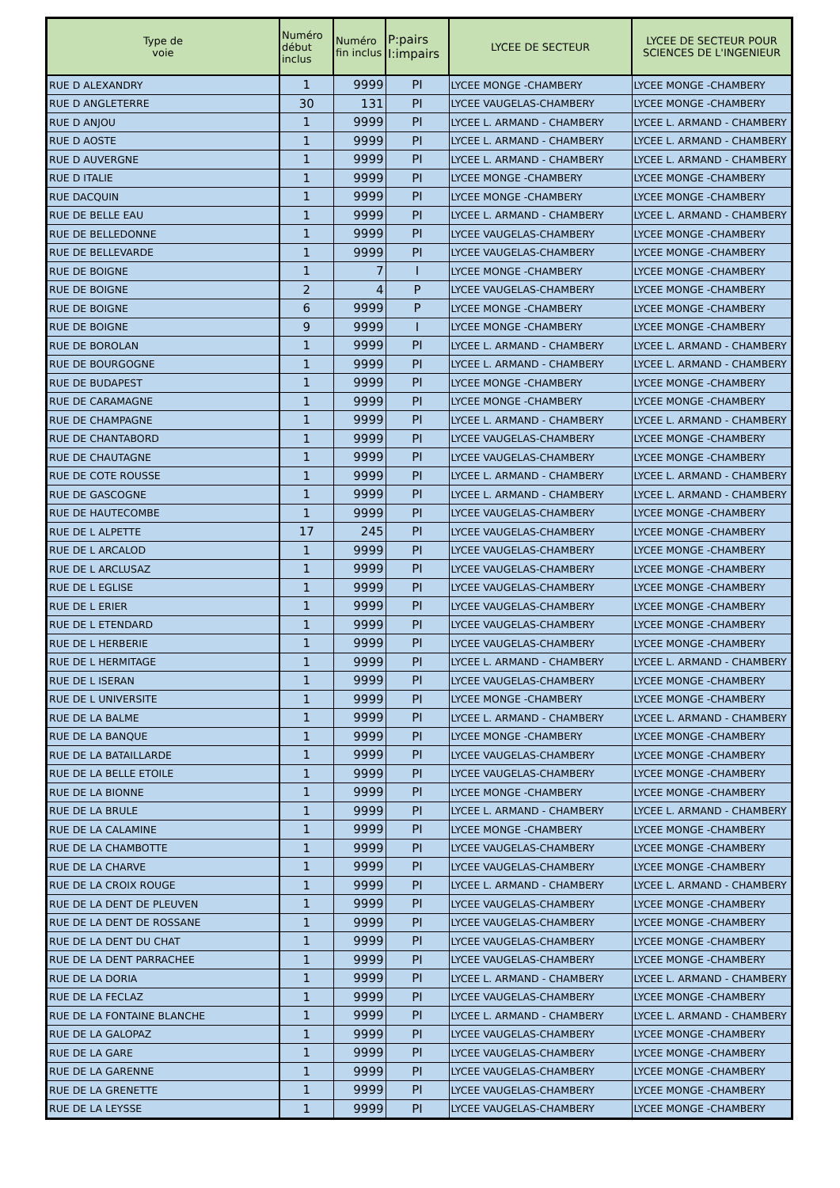| Type de voie | Numéro début inclus | Numéro fin inclus | P:pairs I:impairs | LYCEE DE SECTEUR | LYCEE DE SECTEUR POUR SCIENCES DE L'INGENIEUR |
| --- | --- | --- | --- | --- | --- |
| RUE D ALEXANDRY | 1 | 9999 | PI | LYCEE MONGE -CHAMBERY | LYCEE MONGE -CHAMBERY |
| RUE D ANGLETERRE | 30 | 131 | PI | LYCEE VAUGELAS-CHAMBERY | LYCEE MONGE -CHAMBERY |
| RUE D ANJOU | 1 | 9999 | PI | LYCEE L. ARMAND - CHAMBERY | LYCEE L. ARMAND - CHAMBERY |
| RUE D AOSTE | 1 | 9999 | PI | LYCEE L. ARMAND - CHAMBERY | LYCEE L. ARMAND - CHAMBERY |
| RUE D AUVERGNE | 1 | 9999 | PI | LYCEE L. ARMAND - CHAMBERY | LYCEE L. ARMAND - CHAMBERY |
| RUE D ITALIE | 1 | 9999 | PI | LYCEE MONGE -CHAMBERY | LYCEE MONGE -CHAMBERY |
| RUE DACQUIN | 1 | 9999 | PI | LYCEE MONGE -CHAMBERY | LYCEE MONGE -CHAMBERY |
| RUE DE BELLE EAU | 1 | 9999 | PI | LYCEE L. ARMAND - CHAMBERY | LYCEE L. ARMAND - CHAMBERY |
| RUE DE BELLEDONNE | 1 | 9999 | PI | LYCEE VAUGELAS-CHAMBERY | LYCEE MONGE -CHAMBERY |
| RUE DE BELLEVARDE | 1 | 9999 | PI | LYCEE VAUGELAS-CHAMBERY | LYCEE MONGE -CHAMBERY |
| RUE DE BOIGNE | 1 | 7 | I | LYCEE MONGE -CHAMBERY | LYCEE MONGE -CHAMBERY |
| RUE DE BOIGNE | 2 | 4 | P | LYCEE VAUGELAS-CHAMBERY | LYCEE MONGE -CHAMBERY |
| RUE DE BOIGNE | 6 | 9999 | P | LYCEE MONGE -CHAMBERY | LYCEE MONGE -CHAMBERY |
| RUE DE BOIGNE | 9 | 9999 | I | LYCEE MONGE -CHAMBERY | LYCEE MONGE -CHAMBERY |
| RUE DE BOROLAN | 1 | 9999 | PI | LYCEE L. ARMAND - CHAMBERY | LYCEE L. ARMAND - CHAMBERY |
| RUE DE BOURGOGNE | 1 | 9999 | PI | LYCEE L. ARMAND - CHAMBERY | LYCEE L. ARMAND - CHAMBERY |
| RUE DE BUDAPEST | 1 | 9999 | PI | LYCEE MONGE -CHAMBERY | LYCEE MONGE -CHAMBERY |
| RUE DE CARAMAGNE | 1 | 9999 | PI | LYCEE MONGE -CHAMBERY | LYCEE MONGE -CHAMBERY |
| RUE DE CHAMPAGNE | 1 | 9999 | PI | LYCEE L. ARMAND - CHAMBERY | LYCEE L. ARMAND - CHAMBERY |
| RUE DE CHANTABORD | 1 | 9999 | PI | LYCEE VAUGELAS-CHAMBERY | LYCEE MONGE -CHAMBERY |
| RUE DE CHAUTAGNE | 1 | 9999 | PI | LYCEE VAUGELAS-CHAMBERY | LYCEE MONGE -CHAMBERY |
| RUE DE COTE ROUSSE | 1 | 9999 | PI | LYCEE L. ARMAND - CHAMBERY | LYCEE L. ARMAND - CHAMBERY |
| RUE DE GASCOGNE | 1 | 9999 | PI | LYCEE L. ARMAND - CHAMBERY | LYCEE L. ARMAND - CHAMBERY |
| RUE DE HAUTECOMBE | 1 | 9999 | PI | LYCEE VAUGELAS-CHAMBERY | LYCEE MONGE -CHAMBERY |
| RUE DE L ALPETTE | 17 | 245 | PI | LYCEE VAUGELAS-CHAMBERY | LYCEE MONGE -CHAMBERY |
| RUE DE L ARCALOD | 1 | 9999 | PI | LYCEE VAUGELAS-CHAMBERY | LYCEE MONGE -CHAMBERY |
| RUE DE L ARCLUSAZ | 1 | 9999 | PI | LYCEE VAUGELAS-CHAMBERY | LYCEE MONGE -CHAMBERY |
| RUE DE L EGLISE | 1 | 9999 | PI | LYCEE VAUGELAS-CHAMBERY | LYCEE MONGE -CHAMBERY |
| RUE DE L ERIER | 1 | 9999 | PI | LYCEE VAUGELAS-CHAMBERY | LYCEE MONGE -CHAMBERY |
| RUE DE L ETENDARD | 1 | 9999 | PI | LYCEE VAUGELAS-CHAMBERY | LYCEE MONGE -CHAMBERY |
| RUE DE L HERBERIE | 1 | 9999 | PI | LYCEE VAUGELAS-CHAMBERY | LYCEE MONGE -CHAMBERY |
| RUE DE L HERMITAGE | 1 | 9999 | PI | LYCEE L. ARMAND - CHAMBERY | LYCEE L. ARMAND - CHAMBERY |
| RUE DE L ISERAN | 1 | 9999 | PI | LYCEE VAUGELAS-CHAMBERY | LYCEE MONGE -CHAMBERY |
| RUE DE L UNIVERSITE | 1 | 9999 | PI | LYCEE MONGE -CHAMBERY | LYCEE MONGE -CHAMBERY |
| RUE DE LA BALME | 1 | 9999 | PI | LYCEE L. ARMAND - CHAMBERY | LYCEE L. ARMAND - CHAMBERY |
| RUE DE LA BANQUE | 1 | 9999 | PI | LYCEE MONGE -CHAMBERY | LYCEE MONGE -CHAMBERY |
| RUE DE LA BATAILLARDE | 1 | 9999 | PI | LYCEE VAUGELAS-CHAMBERY | LYCEE MONGE -CHAMBERY |
| RUE DE LA BELLE ETOILE | 1 | 9999 | PI | LYCEE VAUGELAS-CHAMBERY | LYCEE MONGE -CHAMBERY |
| RUE DE LA BIONNE | 1 | 9999 | PI | LYCEE MONGE -CHAMBERY | LYCEE MONGE -CHAMBERY |
| RUE DE LA BRULE | 1 | 9999 | PI | LYCEE L. ARMAND - CHAMBERY | LYCEE L. ARMAND - CHAMBERY |
| RUE DE LA CALAMINE | 1 | 9999 | PI | LYCEE MONGE -CHAMBERY | LYCEE MONGE -CHAMBERY |
| RUE DE LA CHAMBOTTE | 1 | 9999 | PI | LYCEE VAUGELAS-CHAMBERY | LYCEE MONGE -CHAMBERY |
| RUE DE LA CHARVE | 1 | 9999 | PI | LYCEE VAUGELAS-CHAMBERY | LYCEE MONGE -CHAMBERY |
| RUE DE LA CROIX ROUGE | 1 | 9999 | PI | LYCEE L. ARMAND - CHAMBERY | LYCEE L. ARMAND - CHAMBERY |
| RUE DE LA DENT DE PLEUVEN | 1 | 9999 | PI | LYCEE VAUGELAS-CHAMBERY | LYCEE MONGE -CHAMBERY |
| RUE DE LA DENT DE ROSSANE | 1 | 9999 | PI | LYCEE VAUGELAS-CHAMBERY | LYCEE MONGE -CHAMBERY |
| RUE DE LA DENT DU CHAT | 1 | 9999 | PI | LYCEE VAUGELAS-CHAMBERY | LYCEE MONGE -CHAMBERY |
| RUE DE LA DENT PARRACHEE | 1 | 9999 | PI | LYCEE VAUGELAS-CHAMBERY | LYCEE MONGE -CHAMBERY |
| RUE DE LA DORIA | 1 | 9999 | PI | LYCEE L. ARMAND - CHAMBERY | LYCEE L. ARMAND - CHAMBERY |
| RUE DE LA FECLAZ | 1 | 9999 | PI | LYCEE VAUGELAS-CHAMBERY | LYCEE MONGE -CHAMBERY |
| RUE DE LA FONTAINE BLANCHE | 1 | 9999 | PI | LYCEE L. ARMAND - CHAMBERY | LYCEE L. ARMAND - CHAMBERY |
| RUE DE LA GALOPAZ | 1 | 9999 | PI | LYCEE VAUGELAS-CHAMBERY | LYCEE MONGE -CHAMBERY |
| RUE DE LA GARE | 1 | 9999 | PI | LYCEE VAUGELAS-CHAMBERY | LYCEE MONGE -CHAMBERY |
| RUE DE LA GARENNE | 1 | 9999 | PI | LYCEE VAUGELAS-CHAMBERY | LYCEE MONGE -CHAMBERY |
| RUE DE LA GRENETTE | 1 | 9999 | PI | LYCEE VAUGELAS-CHAMBERY | LYCEE MONGE -CHAMBERY |
| RUE DE LA LEYSSE | 1 | 9999 | PI | LYCEE VAUGELAS-CHAMBERY | LYCEE MONGE -CHAMBERY |